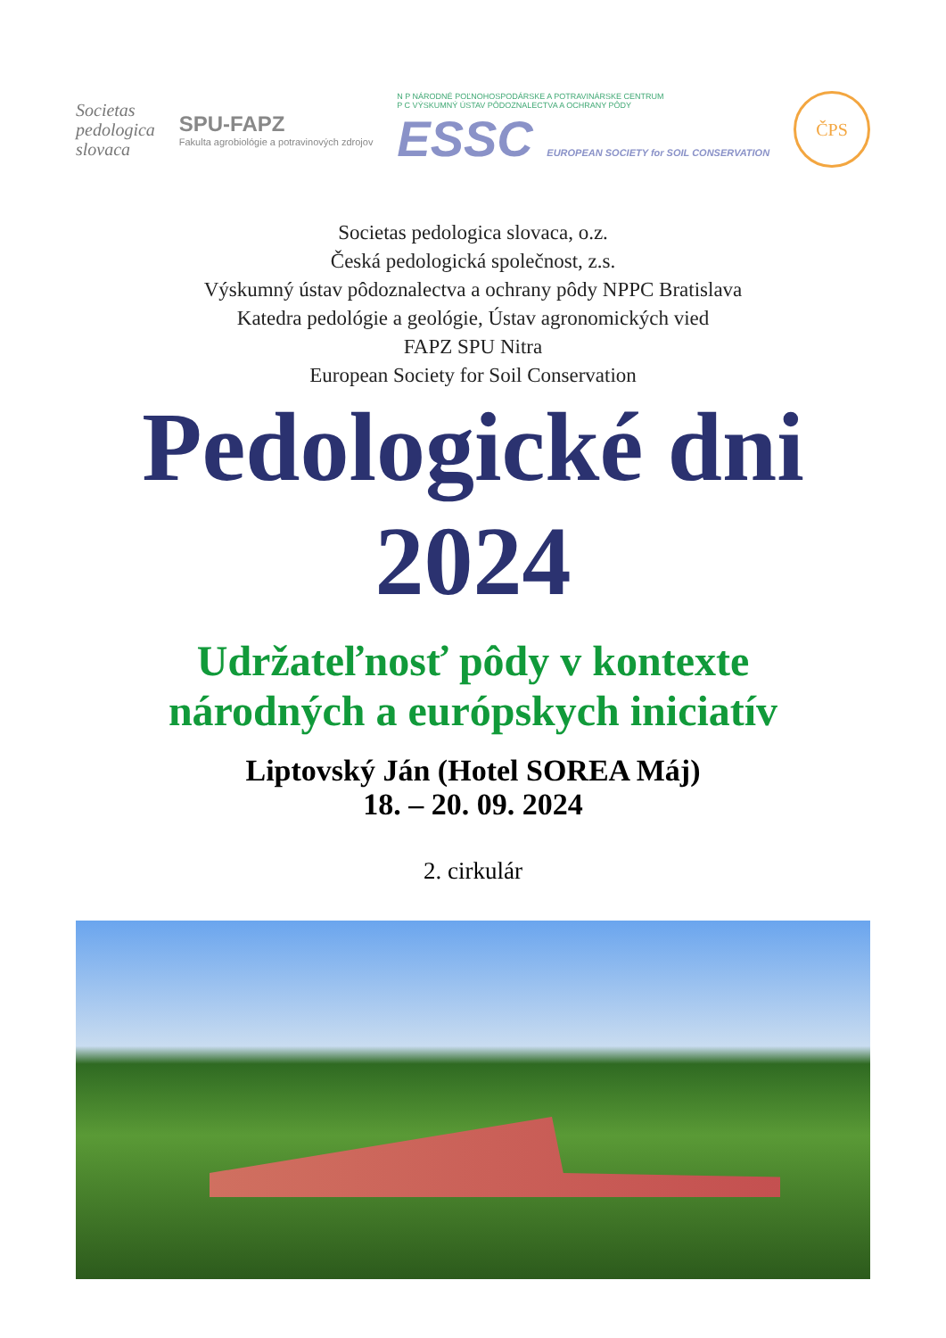Societas
pedologica
slovaca
SPU-FAPZ
Fakulta agrobiológie a potravinových zdrojov
N P NÁRODNÉ POĽNOHOSPODÁRSKE A POTRAVINÁRSKE CENTRUM
P C VÝSKUMNÝ ÚSTAV PÔDOZNALECTVA A OCHRANY PÔDY
ESSC EUROPEAN SOCIETY for SOIL CONSERVATION
ČPS
Societas pedologica slovaca, o.z.
Česká pedologická společnost, z.s.
Výskumný ústav pôdoznalectva a ochrany pôdy NPPC Bratislava
Katedra pedológie a geológie, Ústav agronomických vied
FAPZ SPU Nitra
European Society for Soil Conservation
Pedologické dni
2024
Udržateľnosť pôdy v kontexte
národných a európskych iniciatív
Liptovský Ján (Hotel SOREA Máj)
18. – 20. 09. 2024
2. cirkulár